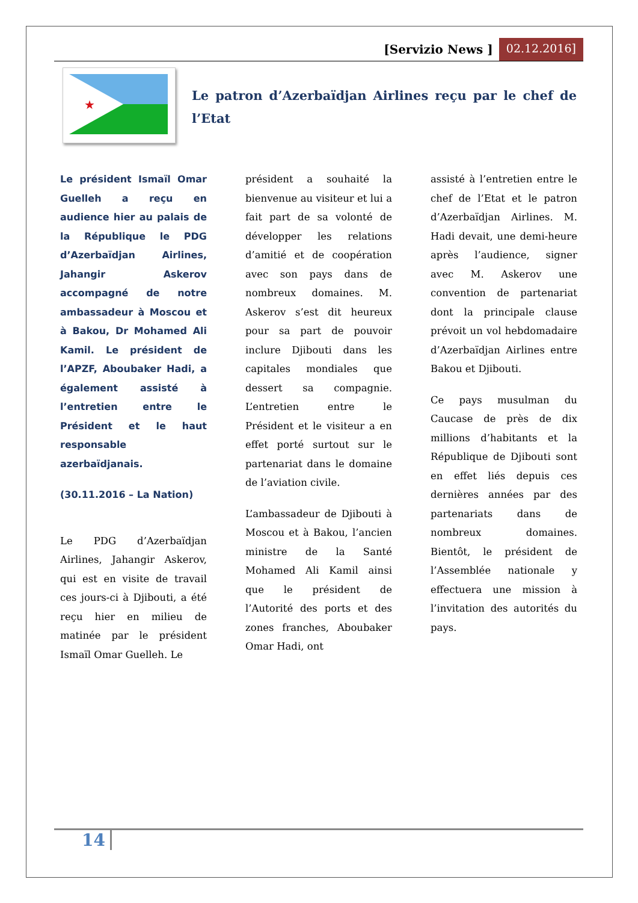[Servizio News ] 02.12.2016]
★
Le patron d’Azerbaïdjan Airlines reçu par le chef de l’Etat
Le président Ismaïl Omar Guelleh a reçu en audience hier au palais de la République le PDG d’Azerbaïdjan Airlines, Jahangir Askerov accompagné de notre ambassadeur à Moscou et à Bakou, Dr Mohamed Ali Kamil. Le président de l’APZF, Abo­ubaker Hadi, a également assisté à l’entretien entre le Président et le haut responsable azerbaïdjanais.
(30.11.2016 – La Nation)
Le PDG d’Azerbaïdjan Airlines, Jahangir Askerov, qui est en visite de travail ces jours-ci à Djibouti, a été reçu hier en milieu de matinée par le président Ismaïl Omar Guelleh. Le
président a souhaité la bienvenue au visiteur et lui a fait part de sa volonté de développer les relations d’amitié et de coopération avec son pays dans de nombreux domaines. M. Askerov s’est dit heureux pour sa part de pouvoir inclure Djibouti dans les capitales mondiales que dessert sa compagnie. L’entretien entre le Président et le visiteur a en effet porté surtout sur le partenariat dans le domaine de l’aviation civile.
L’ambassadeur de Djibouti à Moscou et à Bakou, l’ancien ministre de la Santé Mohamed Ali Kamil ainsi que le président de l’Autorité des ports et des zones franches, Aboubaker Omar Hadi, ont
assisté à l’entretien entre le chef de l’Etat et le patron d’Azerbaïdjan Airlines. M. Hadi devait, une demi-heure après l’audience, signer avec M. Askerov une convention de partenariat dont la principale clause prévoit un vol hebdomadaire d’Azerbaïdjan Airlines entre Bakou et Djibouti.
Ce pays musulman du Caucase de près de dix millions d’habitants et la République de Djibouti sont en effet liés depuis ces dernières années par des partenariats dans de nombreux domaines. Bientôt, le président de l’Assemblée nationale y effectuera une mission à l’invitation des autorités du pays.
14